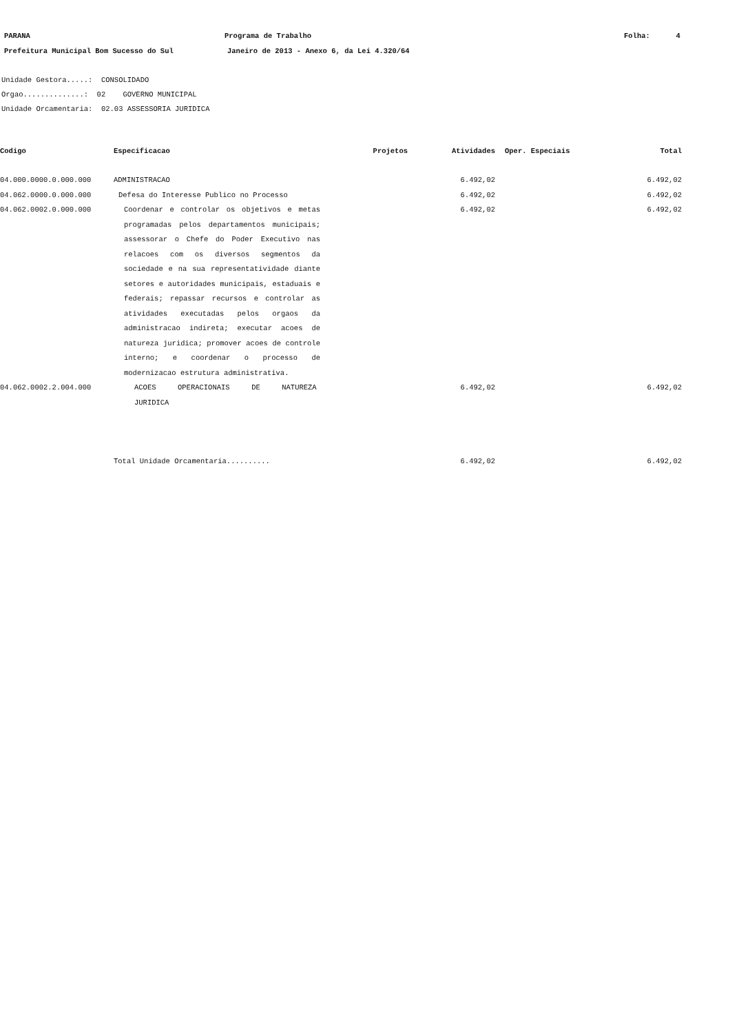PARANA Programa de Trabalho Folha: 4
Prefeitura Municipal Bom Sucesso do Sul Janeiro de 2013 - Anexo 6, da Lei 4.320/64
Unidade Gestora.....: CONSOLIDADO Orgao..............: 02 GOVERNO MUNICIPAL Unidade Orcamentaria: 02.03 ASSESSORIA JURIDICA
| Codigo | Especificacao | Projetos | Atividades | Oper. Especiais Total | |
| --- | --- | --- | --- | --- | --- |
| 04.000.0000.0.000.000 | ADMINISTRACAO | | 6.492,02 | | 6.492,02 |
| 04.062.0000.0.000.000 | Defesa do Interesse Publico no Processo | | 6.492,02 | | 6.492,02 |
| 04.062.0002.0.000.000 | Coordenar e controlar os objetivos e metas programadas pelos departamentos municipais; assessorar o Chefe do Poder Executivo nas relacoes com os diversos segmentos da sociedade e na sua representatividade diante setores e autoridades municipais, estaduais e federais; repassar recursos e controlar as atividades executadas pelos orgaos da administracao indireta; executar acoes de natureza juridica; promover acoes de controle interno; e coordenar o processo de modernizacao estrutura administrativa. | | 6.492,02 | | 6.492,02 |
| 04.062.0002.2.004.000 | ACOES OPERACIONAIS DE NATUREZA JURIDICA | | 6.492,02 | | 6.492,02 |
| | Total Unidade Orcamentaria.......... | | 6.492,02 | | 6.492,02 |